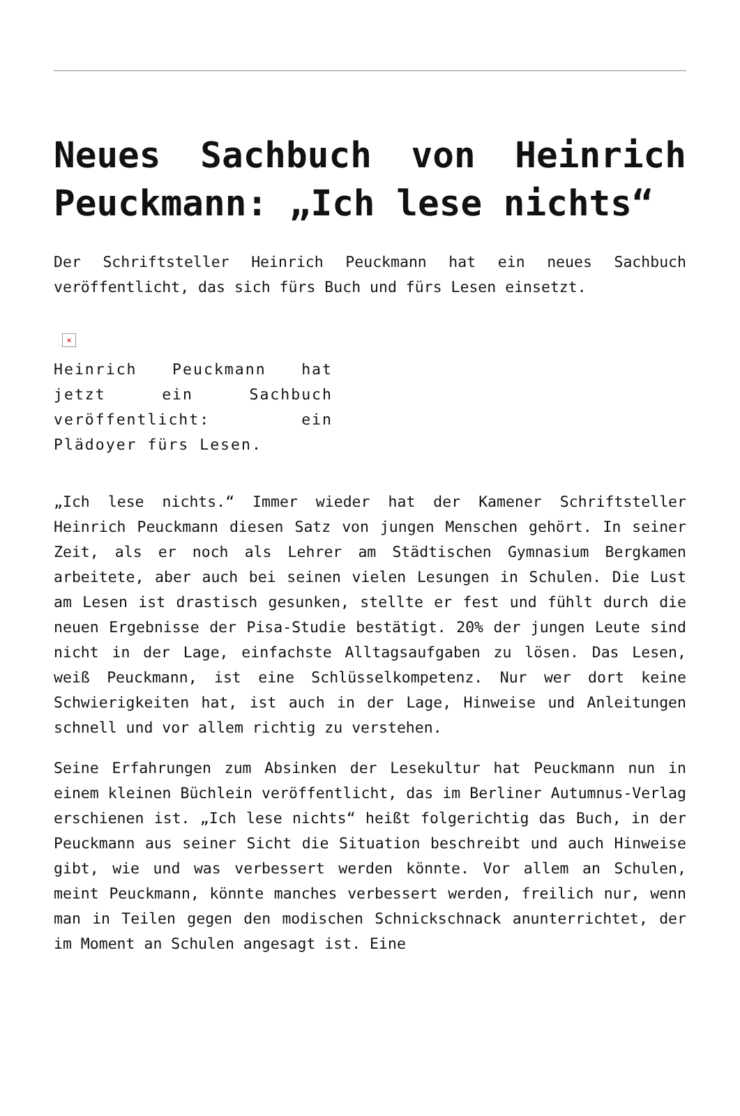Neues Sachbuch von Heinrich Peuckmann: „Ich lese nichts“
Der Schriftsteller Heinrich Peuckmann hat ein neues Sachbuch veröffentlicht, das sich fürs Buch und fürs Lesen einsetzt.
×
Heinrich Peuckmann hat jetzt ein Sachbuch veröffentlicht: ein Plädoyer fürs Lesen.
„Ich lese nichts.“ Immer wieder hat der Kamener Schriftsteller Heinrich Peuckmann diesen Satz von jungen Menschen gehört. In seiner Zeit, als er noch als Lehrer am Städtischen Gymnasium Bergkamen arbeitete, aber auch bei seinen vielen Lesungen in Schulen. Die Lust am Lesen ist drastisch gesunken, stellte er fest und fühlt durch die neuen Ergebnisse der Pisa-Studie bestätigt. 20% der jungen Leute sind nicht in der Lage, einfachste Alltagsaufgaben zu lösen. Das Lesen, weiß Peuckmann, ist eine Schlüsselkompetenz. Nur wer dort keine Schwierigkeiten hat, ist auch in der Lage, Hinweise und Anleitungen schnell und vor allem richtig zu verstehen.
Seine Erfahrungen zum Absinken der Lesekultur hat Peuckmann nun in einem kleinen Büchlein veröffentlicht, das im Berliner Autumnus-Verlag erschienen ist. „Ich lese nichts“ heißt folgerichtig das Buch, in der Peuckmann aus seiner Sicht die Situation beschreibt und auch Hinweise gibt, wie und was verbessert werden könnte. Vor allem an Schulen, meint Peuckmann, könnte manches verbessert werden, freilich nur, wenn man in Teilen gegen den modischen Schnickschnack anunterrichtet, der im Moment an Schulen angesagt ist. Eine